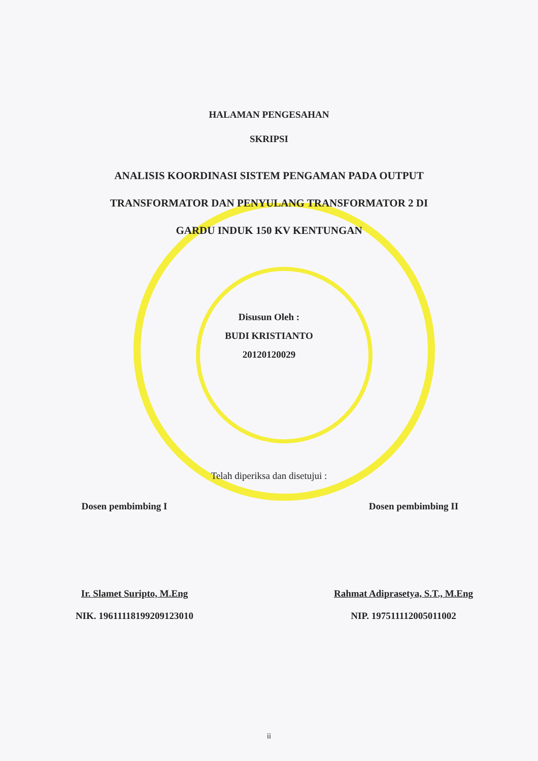HALAMAN PENGESAHAN
SKRIPSI
ANALISIS KOORDINASI SISTEM PENGAMAN PADA OUTPUT
TRANSFORMATOR DAN PENYULANG TRANSFORMATOR 2 DI
GARDU INDUK 150 KV KENTUNGAN
Disusun Oleh :
BUDI KRISTIANTO
20120120029
Telah diperiksa dan disetujui :
Dosen pembimbing I Dosen pembimbing II
Ir. Slamet Suripto, M.Eng
NIK. 19611118199209123010
Rahmat Adiprasetya, S.T., M.Eng
NIP. 197511112005011002
ii